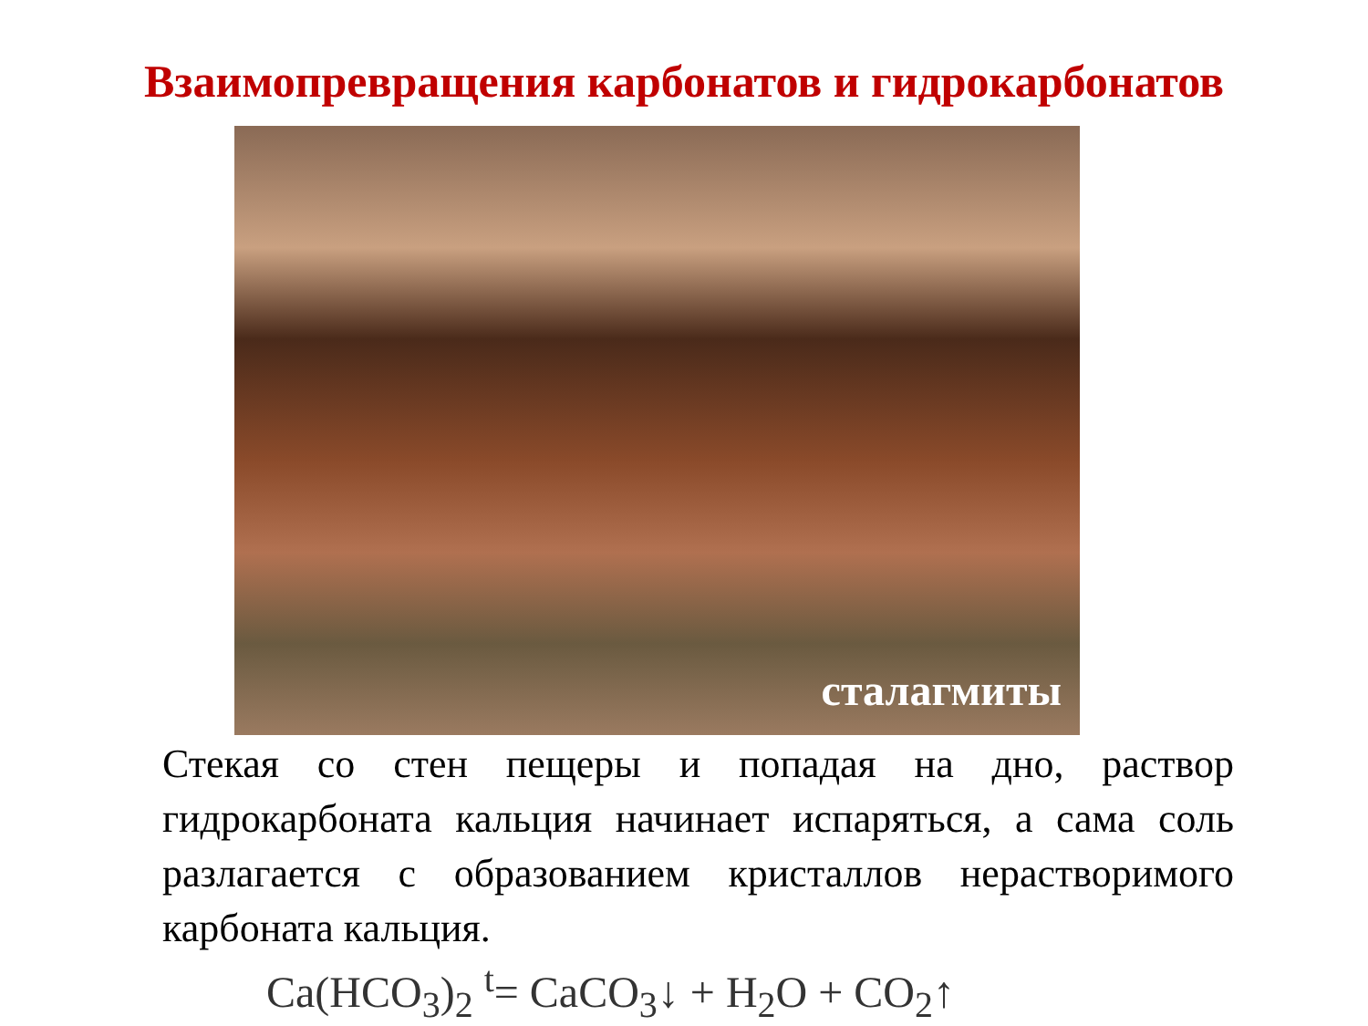Взаимопревращения карбонатов и гидрокарбонатов
сталагмиты
Стекая со стен пещеры и попадая на дно, раствор гидрокарбоната кальция начинает испаряться, а сама соль разлагается с образованием кристаллов нерастворимого карбоната кальция.
Ca(HCO<sub>3</sub>)<sub>2</sub> <sup>t</sup>= CaCO<sub>3</sub>↓ + H<sub>2</sub>O + CO<sub>2</sub>↑